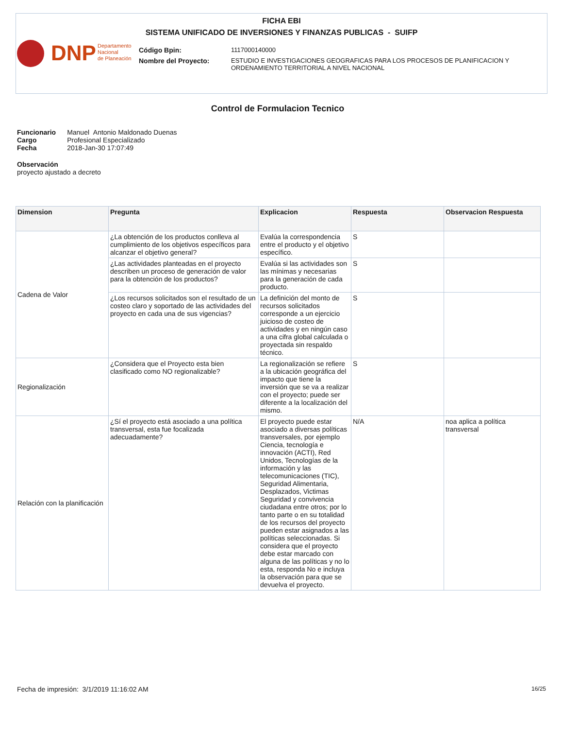FICHA EBI
SISTEMA UNIFICADO DE INVERSIONES Y FINANZAS PUBLICAS - SUIFP
DNP
Departamento
Nacional
de Planeación
| Código Bpin: | 1117000140000 |
| Nombre del Proyecto: | ESTUDIO E INVESTIGACIONES GEOGRAFICAS PARA LOS PROCESOS DE PLANIFICACION Y ORDENAMIENTO TERRITORIAL A NIVEL NACIONAL |
Control de Formulacion Tecnico
| Funcionario | Manuel Antonio Maldonado Duenas |
| Cargo | Profesional Especializado |
| Fecha | 2018-Jan-30 17:07:49 |
Observación
proyecto ajustado a decreto
| Dimension | Pregunta | Explicacion | Respuesta | Observacion Respuesta |
| --- | --- | --- | --- | --- |
| Cadena de Valor | ¿La obtención de los productos conlleva al cumplimiento de los objetivos específicos para alcanzar el objetivo general? | Evalúa la correspondencia entre el producto y el objetivo específico. | S | |
| | ¿Las actividades planteadas en el proyecto describen un proceso de generación de valor para la obtención de los productos? | Evalúa si las actividades son las mínimas y necesarias para la generación de cada producto. | S | |
| | ¿Los recursos solicitados son el resultado de un costeo claro y soportado de las actividades del proyecto en cada una de sus vigencias? | La definición del monto de recursos solicitados corresponde a un ejercicio juicioso de costeo de actividades y en ningún caso a una cifra global calculada o proyectada sin respaldo técnico. | S | |
| Regionalización | ¿Considera que el Proyecto esta bien clasificado como NO regionalizable? | La regionalización se refiere a la ubicación geográfica del impacto que tiene la inversión que se va a realizar con el proyecto; puede ser diferente a la localización del mismo. | S | |
| Relación con la planificación | ¿Sí el proyecto está asociado a una política transversal, esta fue focalizada adecuadamente? | El proyecto puede estar asociado a diversas políticas transversales, por ejemplo Ciencia, tecnología e innovación (ACTI), Red Unidos, Tecnologías de la información y las telecomunicaciones (TIC), Seguridad Alimentaria, Desplazados, Victimas Seguridad y convivencia ciudadana entre otros; por lo tanto parte o en su totalidad de los recursos del proyecto pueden estar asignados a las políticas seleccionadas. Si considera que el proyecto debe estar marcado con alguna de las políticas y no lo esta, responda No e incluya la observación para que se devuelva el proyecto. | N/A | noa aplica a política transversal |
Fecha de impresión: 3/1/2019 11:16:02 AM 16/25